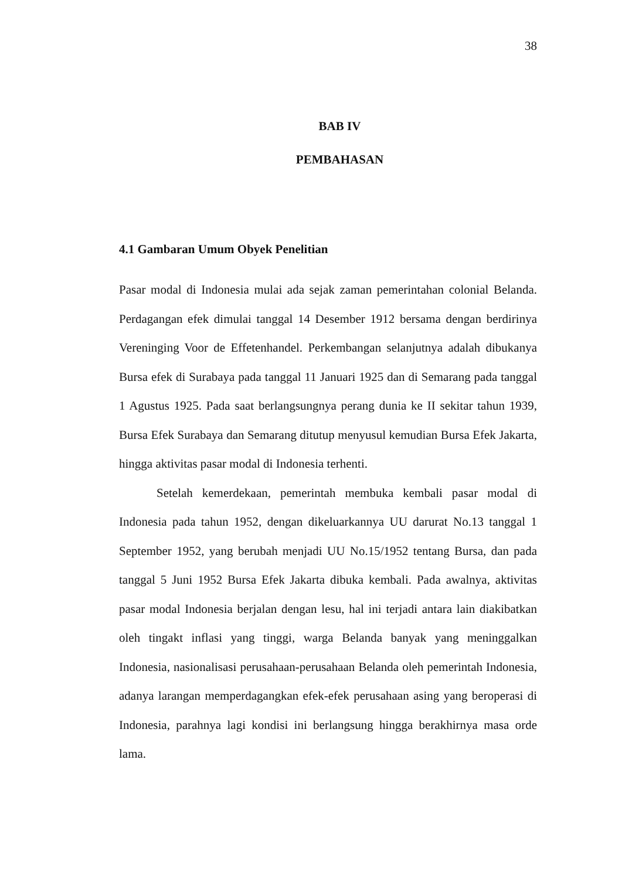38
BAB IV
PEMBAHASAN
4.1 Gambaran Umum Obyek Penelitian
Pasar modal di Indonesia mulai ada sejak zaman pemerintahan colonial Belanda. Perdagangan efek dimulai tanggal 14 Desember 1912 bersama dengan berdirinya Vereninging Voor de Effetenhandel. Perkembangan selanjutnya adalah dibukanya Bursa efek di Surabaya pada tanggal 11 Januari 1925 dan di Semarang pada tanggal 1 Agustus 1925. Pada saat berlangsungnya perang dunia ke II sekitar tahun 1939, Bursa Efek Surabaya dan Semarang ditutup menyusul kemudian Bursa Efek Jakarta, hingga aktivitas pasar modal di Indonesia terhenti.
Setelah kemerdekaan, pemerintah membuka kembali pasar modal di Indonesia pada tahun 1952, dengan dikeluarkannya UU darurat No.13 tanggal 1 September 1952, yang berubah menjadi UU No.15/1952 tentang Bursa, dan pada tanggal 5 Juni 1952 Bursa Efek Jakarta dibuka kembali. Pada awalnya, aktivitas pasar modal Indonesia berjalan dengan lesu, hal ini terjadi antara lain diakibatkan oleh tingakt inflasi yang tinggi, warga Belanda banyak yang meninggalkan Indonesia, nasionalisasi perusahaan-perusahaan Belanda oleh pemerintah Indonesia, adanya larangan memperdagangkan efek-efek perusahaan asing yang beroperasi di Indonesia, parahnya lagi kondisi ini berlangsung hingga berakhirnya masa orde lama.